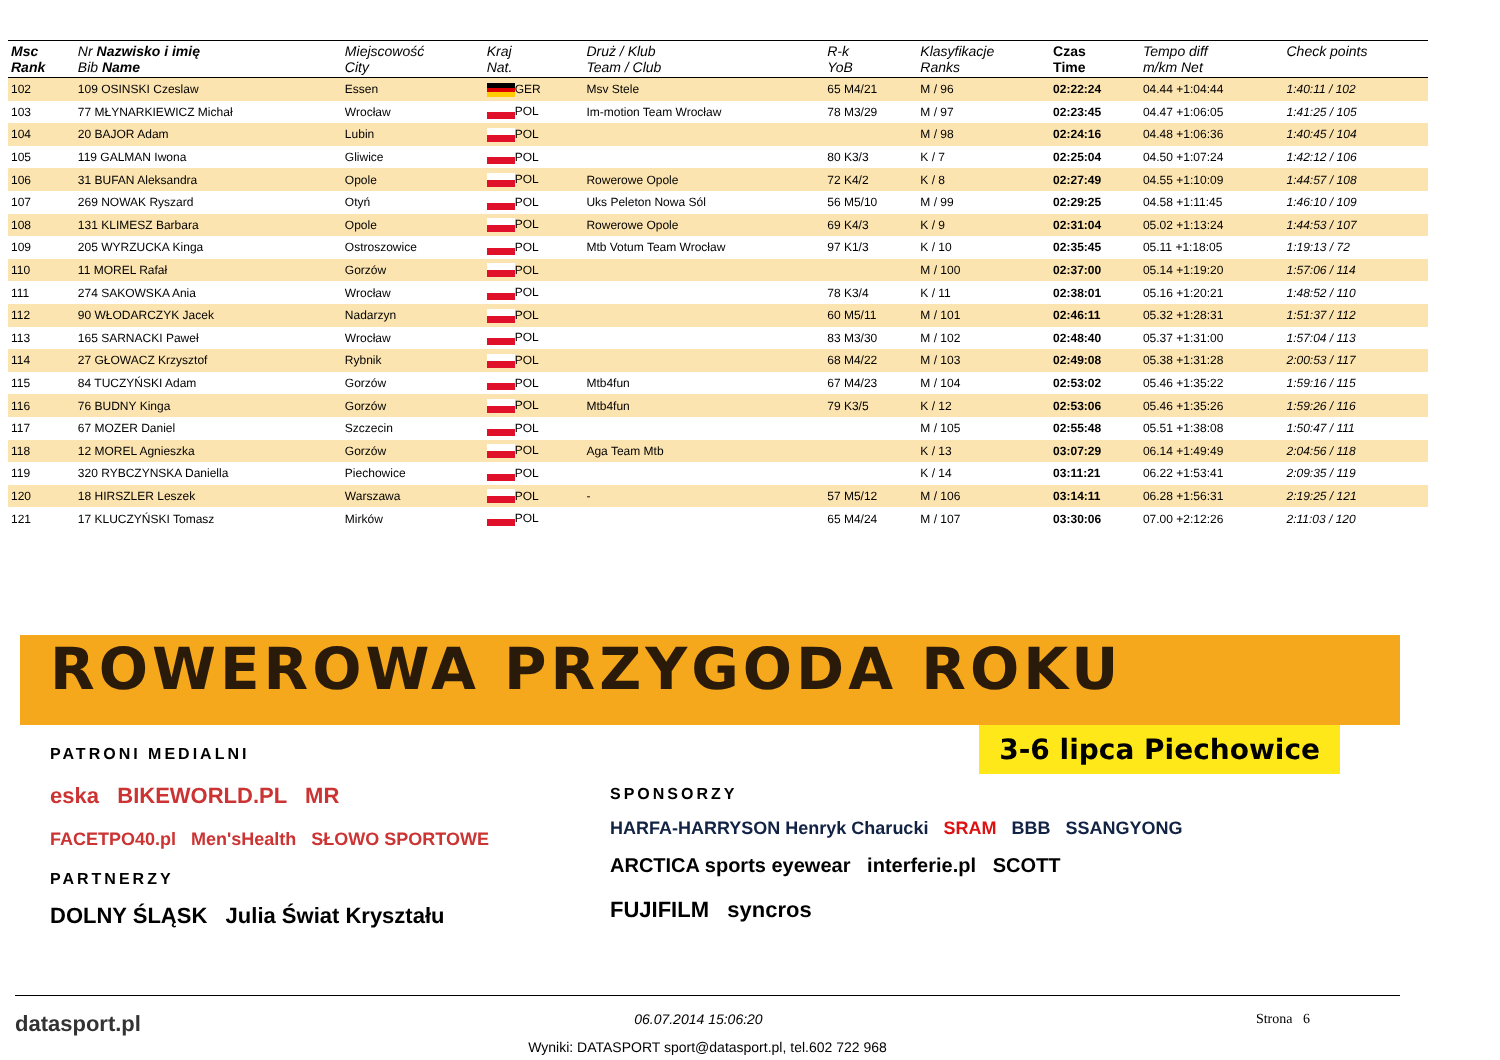| Msc Rank | Nr Nazwisko i imię Bib Name | Miejscowość City | Kraj Nat. | Druż / Klub Team / Club | R-k YoB | Klasyfikacje Ranks | Czas Time | Tempo diff m/km Net | Check points |
| --- | --- | --- | --- | --- | --- | --- | --- | --- | --- |
| 102 | 109 OSINSKI Czeslaw | Essen | GER | Msv Stele | 65 M4/21 | M / 96 | 02:22:24 | 04.44 +1:04:44 | 1:40:11 / 102 |
| 103 | 77 MŁYNARKIEWICZ Michał | Wrocław | POL | Im-motion Team Wrocław | 78 M3/29 | M / 97 | 02:23:45 | 04.47 +1:06:05 | 1:41:25 / 105 |
| 104 | 20 BAJOR Adam | Lubin | POL | | | M / 98 | 02:24:16 | 04.48 +1:06:36 | 1:40:45 / 104 |
| 105 | 119 GALMAN Iwona | Gliwice | POL | | 80 K3/3 | K / 7 | 02:25:04 | 04.50 +1:07:24 | 1:42:12 / 106 |
| 106 | 31 BUFAN Aleksandra | Opole | POL | Rowerowe Opole | 72 K4/2 | K / 8 | 02:27:49 | 04.55 +1:10:09 | 1:44:57 / 108 |
| 107 | 269 NOWAK Ryszard | Otyń | POL | Uks Peleton Nowa Sól | 56 M5/10 | M / 99 | 02:29:25 | 04.58 +1:11:45 | 1:46:10 / 109 |
| 108 | 131 KLIMESZ Barbara | Opole | POL | Rowerowe Opole | 69 K4/3 | K / 9 | 02:31:04 | 05.02 +1:13:24 | 1:44:53 / 107 |
| 109 | 205 WYRZUCKA Kinga | Ostroszowice | POL | Mtb Votum Team Wrocław | 97 K1/3 | K / 10 | 02:35:45 | 05.11 +1:18:05 | 1:19:13 / 72 |
| 110 | 11 MOREL Rafał | Gorzów | POL | | | M / 100 | 02:37:00 | 05.14 +1:19:20 | 1:57:06 / 114 |
| 111 | 274 SAKOWSKA Ania | Wrocław | POL | | 78 K3/4 | K / 11 | 02:38:01 | 05.16 +1:20:21 | 1:48:52 / 110 |
| 112 | 90 WŁODARCZYK Jacek | Nadarzyn | POL | | 60 M5/11 | M / 101 | 02:46:11 | 05.32 +1:28:31 | 1:51:37 / 112 |
| 113 | 165 SARNACKI Paweł | Wrocław | POL | | 83 M3/30 | M / 102 | 02:48:40 | 05.37 +1:31:00 | 1:57:04 / 113 |
| 114 | 27 GŁOWACZ Krzysztof | Rybnik | POL | | 68 M4/22 | M / 103 | 02:49:08 | 05.38 +1:31:28 | 2:00:53 / 117 |
| 115 | 84 TUCZYŃSKI Adam | Gorzów | POL | Mtb4fun | 67 M4/23 | M / 104 | 02:53:02 | 05.46 +1:35:22 | 1:59:16 / 115 |
| 116 | 76 BUDNY Kinga | Gorzów | POL | Mtb4fun | 79 K3/5 | K / 12 | 02:53:06 | 05.46 +1:35:26 | 1:59:26 / 116 |
| 117 | 67 MOZER Daniel | Szczecin | POL | | | M / 105 | 02:55:48 | 05.51 +1:38:08 | 1:50:47 / 111 |
| 118 | 12 MOREL Agnieszka | Gorzów | POL | Aga Team Mtb | | K / 13 | 03:07:29 | 06.14 +1:49:49 | 2:04:56 / 118 |
| 119 | 320 RYBCZYNSKA Daniella | Piechowice | POL | | | K / 14 | 03:11:21 | 06.22 +1:53:41 | 2:09:35 / 119 |
| 120 | 18 HIRSZLER Leszek | Warszawa | POL | - | 57 M5/12 | M / 106 | 03:14:11 | 06.28 +1:56:31 | 2:19:25 / 121 |
| 121 | 17 KLUCZYŃSKI Tomasz | Mirków | POL | | 65 M4/24 | M / 107 | 03:30:06 | 07.00 +2:12:26 | 2:11:03 / 120 |
ROWEROWA PRZYGODA ROKU
3-6 lipca Piechowice
PATRONI MEDIALNI
eska BIKEWORLD.PL MR
FACETPO40.pl Men'sHealth SŁOWO SPORTOWE
PARTNERZY
DOLNY ŚLĄSK Julia Świat Kryształu
SPONSORZY
HARFA-HARRYSON Henryk Charucki SRAM BBB SSANGYONG
ARCTICA sports eyewear interferie.pl SCOTT
FUJIFILM syncros
datasport.pl 06.07.2014 15:06:20 Strona 6
Wyniki: DATASPORT sport@datasport.pl, tel.602 722 968